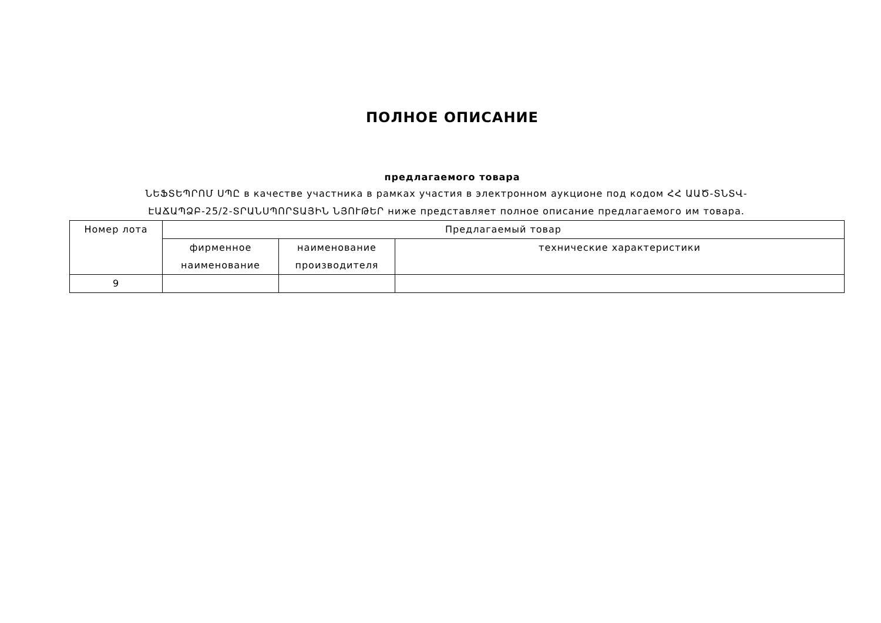ПОЛНОЕ ОПИСАНИЕ
предлагаемого товара
ՆԵՖՏԵՊՐՈՄ ՍՊԸ в качестве участника в рамках участия в электронном аукционе под кодом ՀՀ ԱԱԾ-ՏՆՏՎ-ԷԱՃԱՊՁԲ-25/2-ՏՐԱՆՍՊՈՐՏԱՅԻՆ ՆՅՈՒԹԵՐ ниже представляет полное описание предлагаемого им товара.
| Номер лота | Предлагаемый товар | | |
| --- | --- | --- | --- |
| | фирменное наименование | наименование производителя | технические характеристики |
| 9 | | | |